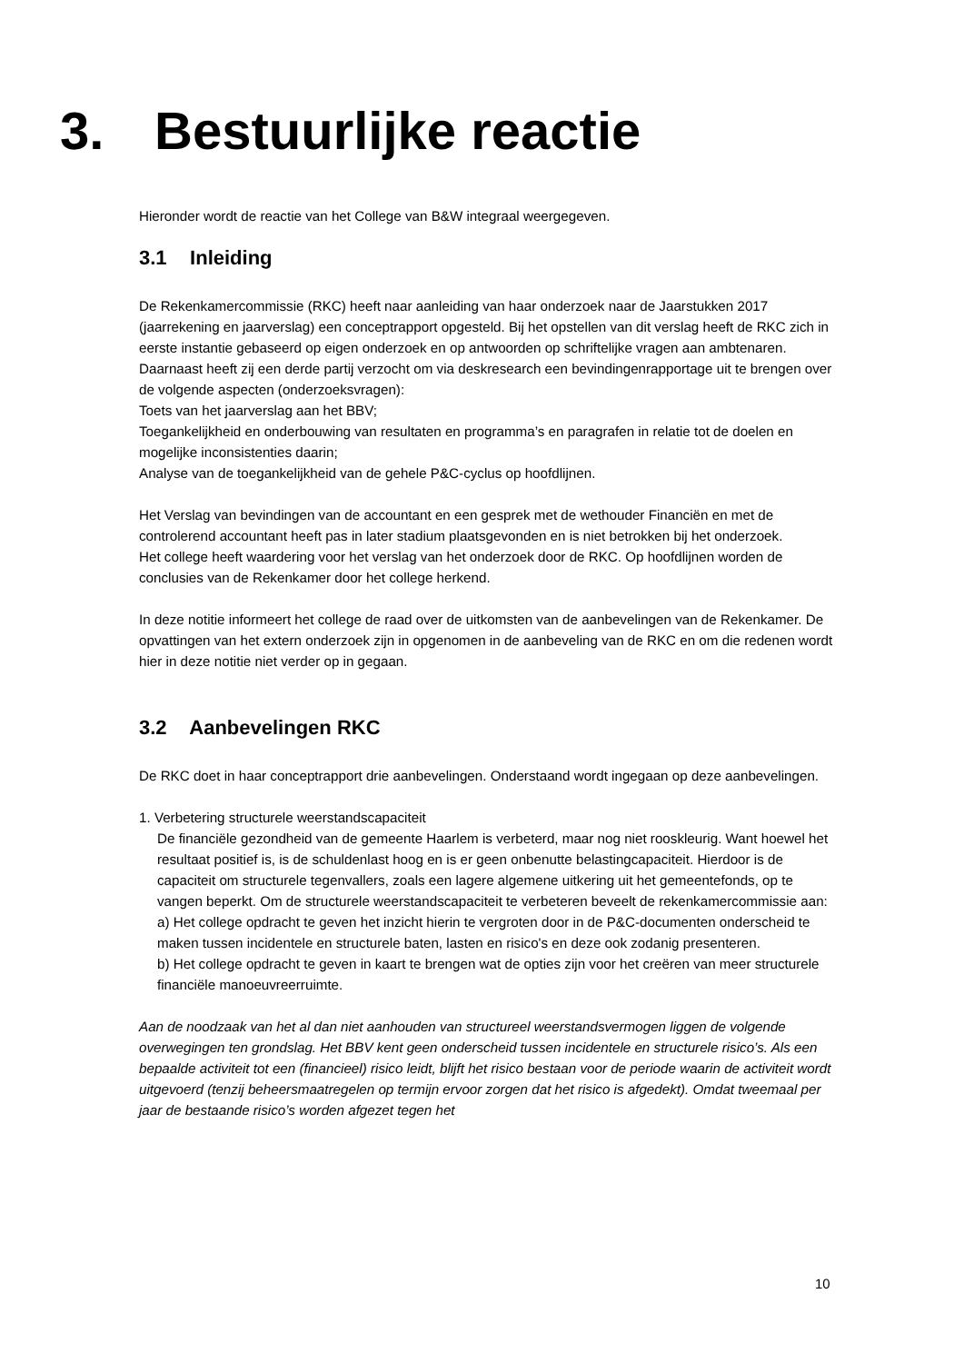3. Bestuurlijke reactie
Hieronder wordt de reactie van het College van B&W integraal weergegeven.
3.1 Inleiding
De Rekenkamercommissie (RKC) heeft naar aanleiding van haar onderzoek naar de Jaarstukken 2017 (jaarrekening en jaarverslag) een conceptrapport opgesteld. Bij het opstellen van dit verslag heeft de RKC zich in eerste instantie gebaseerd op eigen onderzoek en op antwoorden op schriftelijke vragen aan ambtenaren. Daarnaast heeft zij een derde partij verzocht om via deskresearch een bevindingenrapportage uit te brengen over de volgende aspecten (onderzoeksvragen):
Toets van het jaarverslag aan het BBV;
Toegankelijkheid en onderbouwing van resultaten en programma’s en paragrafen in relatie tot de doelen en mogelijke inconsistenties daarin;
Analyse van de toegankelijkheid van de gehele P&C-cyclus op hoofdlijnen.
Het Verslag van bevindingen van de accountant en een gesprek met de wethouder Financiën en met de controlerend accountant heeft pas in later stadium plaatsgevonden en is niet betrokken bij het onderzoek.
Het college heeft waardering voor het verslag van het onderzoek door de RKC. Op hoofdlijnen worden de conclusies van de Rekenkamer door het college herkend.
In deze notitie informeert het college de raad over de uitkomsten van de aanbevelingen van de Rekenkamer. De opvattingen van het extern onderzoek zijn in opgenomen in de aanbeveling van de RKC en om die redenen wordt hier in deze notitie niet verder op in gegaan.
3.2 Aanbevelingen RKC
De RKC doet in haar conceptrapport drie aanbevelingen. Onderstaand wordt ingegaan op deze aanbevelingen.
1. Verbetering structurele weerstandscapaciteit
De financiële gezondheid van de gemeente Haarlem is verbeterd, maar nog niet rooskleurig. Want hoewel het resultaat positief is, is de schuldenlast hoog en is er geen onbenutte belastingcapaciteit. Hierdoor is de capaciteit om structurele tegenvallers, zoals een lagere algemene uitkering uit het gemeentefonds, op te vangen beperkt. Om de structurele weerstandscapaciteit te verbeteren beveelt de rekenkamercommissie aan:
a) Het college opdracht te geven het inzicht hierin te vergroten door in de P&C-documenten onderscheid te maken tussen incidentele en structurele baten, lasten en risico's en deze ook zodanig presenteren.
b) Het college opdracht te geven in kaart te brengen wat de opties zijn voor het creëren van meer structurele financiële manoeuvreerruimte.
Aan de noodzaak van het al dan niet aanhouden van structureel weerstandsvermogen liggen de volgende overwegingen ten grondslag. Het BBV kent geen onderscheid tussen incidentele en structurele risico’s. Als een bepaalde activiteit tot een (financieel) risico leidt, blijft het risico bestaan voor de periode waarin de activiteit wordt uitgevoerd (tenzij beheersmaatregelen op termijn ervoor zorgen dat het risico is afgedekt). Omdat tweemaal per jaar de bestaande risico’s worden afgezet tegen het
10